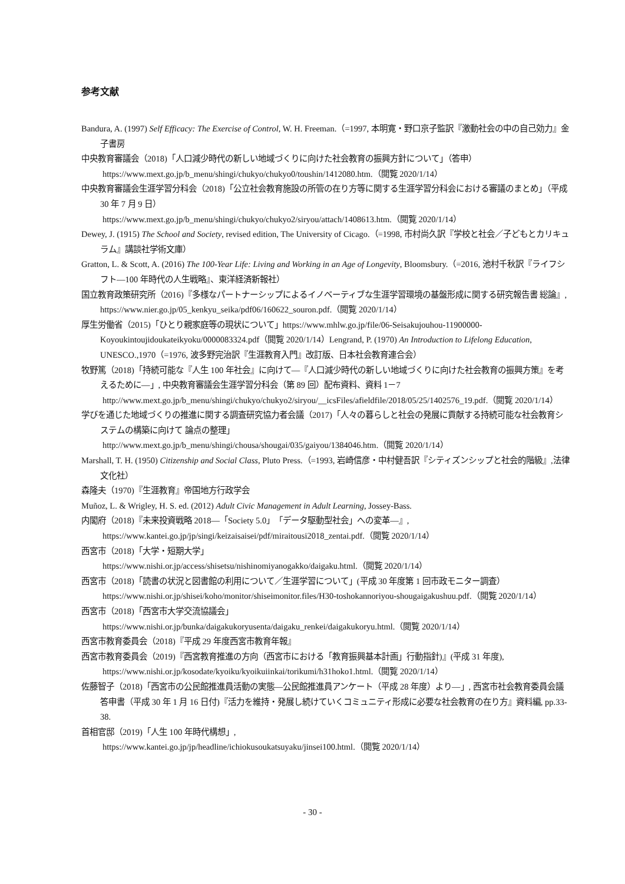参考文献
Bandura, A. (1997) Self Efficacy: The Exercise of Control, W. H. Freeman.（=1997, 本明寛・野口京子監訳『激動社会の中の自己効力』金子書房
中央教育審議会（2018)「人口減少時代の新しい地域づくりに向けた社会教育の振興方針について」（答申）
https://www.mext.go.jp/b_menu/shingi/chukyo/chukyo0/toushin/1412080.htm.（閲覧 2020/1/14）
中央教育審議会生涯学習分科会（2018)「公立社会教育施設の所管の在り方等に関する生涯学習分科会における審議のまとめ」（平成 30 年 7 月 9 日）
https://www.mext.go.jp/b_menu/shingi/chukyo/chukyo2/siryou/attach/1408613.htm.（閲覧 2020/1/14）
Dewey, J. (1915) The School and Society, revised edition, The University of Cicago.（=1998, 市村尚久訳『学校と社会／子どもとカリキュラム』講談社学術文庫）
Gratton, L. & Scott, A. (2016) The 100-Year Life: Living and Working in an Age of Longevity, Bloomsbury.（=2016, 池村千秋訳『ライフシフト―100 年時代の人生戦略』、東洋経済新報社）
国立教育政策研究所（2016)『多様なパートナーシップによるイノベーティブな生涯学習環境の基盤形成に関する研究報告書 総論』, https://www.nier.go.jp/05_kenkyu_seika/pdf06/160622_souron.pdf.（閲覧 2020/1/14）
厚生労働省（2015)「ひとり親家庭等の現状について」https://www.mhlw.go.jp/file/06-Seisakujouhou-11900000-Koyoukintoujidoukateikyoku/0000083324.pdf（閲覧 2020/1/14）Lengrand, P. (1970) An Introduction to Lifelong Education, UNESCO.,1970（=1976, 波多野完治訳『生涯教育入門』改訂版、日本社会教育連合会）
牧野篤（2018)「持続可能な『人生 100 年社会』に向けて―『人口減少時代の新しい地域づくりに向けた社会教育の振興方策』を考えるために―」, 中央教育審議会生涯学習分科会（第 89 回）配布資料、資料 1－7
http://www.mext.go.jp/b_menu/shingi/chukyo/chukyo2/siryou/__icsFiles/afieldfile/2018/05/25/1402576_19.pdf.（閲覧 2020/1/14）
学びを通じた地域づくりの推進に関する調査研究協力者会議（2017)「人々の暮らしと社会の発展に貢献する持続可能な社会教育システムの構築に向けて 論点の整理」
http://www.mext.go.jp/b_menu/shingi/chousa/shougai/035/gaiyou/1384046.htm.（閲覧 2020/1/14）
Marshall, T. H. (1950) Citizenship and Social Class, Pluto Press.（=1993, 岩崎信彦・中村健吾訳『シティズンシップと社会的階級』,法律文化社）
森隆夫（1970)『生涯教育』帝国地方行政学会
Muñoz, L. & Wrigley, H. S. ed. (2012) Adult Civic Management in Adult Learning, Jossey-Bass.
内閣府（2018)『未来投資戦略 2018―「Society 5.0」「データ駆動型社会」への変革―』,
https://www.kantei.go.jp/jp/singi/keizaisaisei/pdf/miraitousi2018_zentai.pdf.（閲覧 2020/1/14）
西宮市（2018)「大学・短期大学」
https://www.nishi.or.jp/access/shisetsu/nishinomiyanogakko/daigaku.html.（閲覧 2020/1/14）
西宮市（2018)「読書の状況と図書館の利用について／生涯学習について」(平成 30 年度第 1 回市政モニター調査）
https://www.nishi.or.jp/shisei/koho/monitor/shiseimonitor.files/H30-toshokannoriyou-shougaigakushuu.pdf.（閲覧 2020/1/14）
西宮市（2018)「西宮市大学交流協議会」
https://www.nishi.or.jp/bunka/daigakukoryusenta/daigaku_renkei/daigakukoryu.html.（閲覧 2020/1/14）
西宮市教育委員会（2018)『平成 29 年度西宮市教育年報』
西宮市教育委員会（2019)『西宮教育推進の方向（西宮市における「教育振興基本計画」行動指針)』(平成 31 年度),
https://www.nishi.or.jp/kosodate/kyoiku/kyoikuiinkai/torikumi/h31hoko1.html.（閲覧 2020/1/14）
佐藤智子（2018)「西宮市の公民館推進員活動の実態―公民館推進員アンケート（平成 28 年度）より―」, 西宮市社会教育委員会議答申書（平成 30 年 1 月 16 日付)『活力を維持・発展し続けていくコミュニティ形成に必要な社会教育の在り方』資料編, pp.33-38.
首相官邸（2019)「人生 100 年時代構想」,
https://www.kantei.go.jp/jp/headline/ichiokusoukatsuyaku/jinsei100.html.（閲覧 2020/1/14）
- 30 -